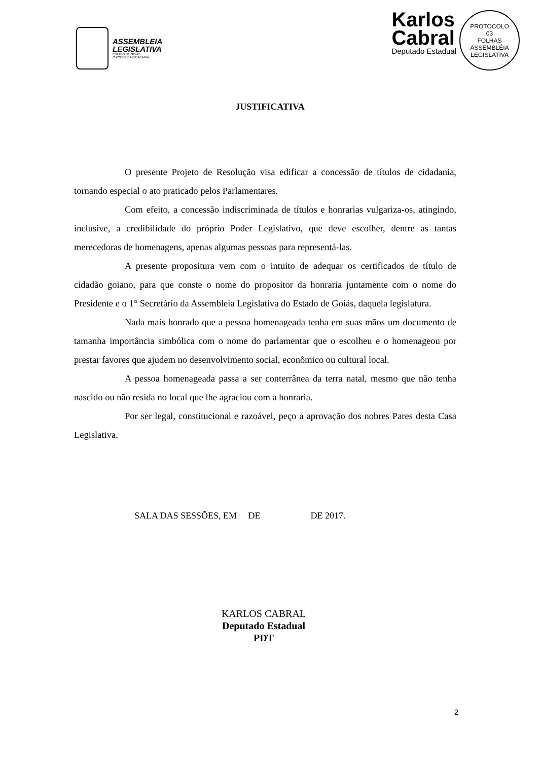ASSEMBLEIA
LEGISLATIVA
ESTADO DE GOIÁS
O PODER DA CIDADANIA
Karlos
Cabral
Deputado Estadual
PROTOCOLO
03
FOLHAS
ASSEMBLÉIA LEGISLATIVA
JUSTIFICATIVA
O presente Projeto de Resolução visa edificar a concessão de títulos de cidadania, tornando especial o ato praticado pelos Parlamentares.
Com efeito, a concessão indiscriminada de títulos e honrarias vulgariza-os, atingindo, inclusive, a credibilidade do próprio Poder Legislativo, que deve escolher, dentre as tantas merecedoras de homenagens, apenas algumas pessoas para representá-las.
A presente propositura vem com o intuito de adequar os certificados de título de cidadão goiano, para que conste o nome do propositor da honraria juntamente com o nome do Presidente e o 1° Secretário da Assembleia Legislativa do Estado de Goiás, daquela legislatura.
Nada mais honrado que a pessoa homenageada tenha em suas mãos um documento de tamanha importância simbólica com o nome do parlamentar que o escolheu e o homenageou por prestar favores que ajudem no desenvolvimento social, econômico ou cultural local.
A pessoa homenageada passa a ser conterrânea da terra natal, mesmo que não tenha nascido ou não resida no local que lhe agraciou com a honraria.
Por ser legal, constitucional e razoável, peço a aprovação dos nobres Pares desta Casa Legislativa.
SALA DAS SESSÕES, EM DE DE 2017.
KARLOS CABRAL
Deputado Estadual
PDT
2